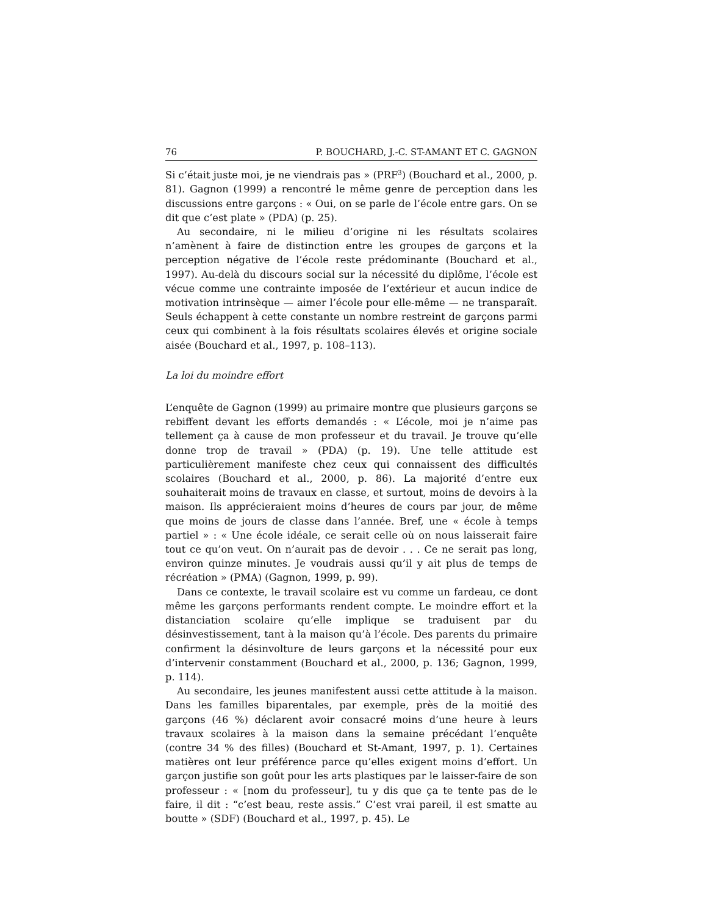76 P. BOUCHARD, J.-C. ST-AMANT ET C. GAGNON
Si c’était juste moi, je ne viendrais pas » (PRF<sup>3</sup>) (Bouchard et al., 2000, p. 81). Gagnon (1999) a rencontré le même genre de perception dans les discussions entre garçons : « Oui, on se parle de l’école entre gars. On se dit que c’est plate » (PDA) (p. 25).
Au secondaire, ni le milieu d’origine ni les résultats scolaires n’amènent à faire de distinction entre les groupes de garçons et la perception négative de l’école reste prédominante (Bouchard et al., 1997). Au-delà du discours social sur la nécessité du diplôme, l’école est vécue comme une contrainte imposée de l’extérieur et aucun indice de motivation intrinsèque — aimer l’école pour elle-même — ne transparaît. Seuls échappent à cette constante un nombre restreint de garçons parmi ceux qui combinent à la fois résultats scolaires élevés et origine sociale aisée (Bouchard et al., 1997, p. 108–113).
La loi du moindre effort
L’enquête de Gagnon (1999) au primaire montre que plusieurs garçons se rebiffent devant les efforts demandés : « L’école, moi je n’aime pas tellement ça à cause de mon professeur et du travail. Je trouve qu’elle donne trop de travail » (PDA) (p. 19). Une telle attitude est particulièrement manifeste chez ceux qui connaissent des difficultés scolaires (Bouchard et al., 2000, p. 86). La majorité d’entre eux souhaiterait moins de travaux en classe, et surtout, moins de devoirs à la maison. Ils apprécieraient moins d’heures de cours par jour, de même que moins de jours de classe dans l’année. Bref, une « école à temps partiel » : « Une école idéale, ce serait celle où on nous laisserait faire tout ce qu’on veut. On n’aurait pas de devoir . . . Ce ne serait pas long, environ quinze minutes. Je voudrais aussi qu’il y ait plus de temps de récréation » (PMA) (Gagnon, 1999, p. 99).
Dans ce contexte, le travail scolaire est vu comme un fardeau, ce dont même les garçons performants rendent compte. Le moindre effort et la distanciation scolaire qu’elle implique se traduisent par du désinvestissement, tant à la maison qu’à l’école. Des parents du primaire confirment la désinvolture de leurs garçons et la nécessité pour eux d’intervenir constamment (Bouchard et al., 2000, p. 136; Gagnon, 1999, p. 114).
Au secondaire, les jeunes manifestent aussi cette attitude à la maison. Dans les familles biparentales, par exemple, près de la moitié des garçons (46 %) déclarent avoir consacré moins d’une heure à leurs travaux scolaires à la maison dans la semaine précédant l’enquête (contre 34 % des filles) (Bouchard et St-Amant, 1997, p. 1). Certaines matières ont leur préférence parce qu’elles exigent moins d’effort. Un garçon justifie son goût pour les arts plastiques par le laisser-faire de son professeur : « [nom du professeur], tu y dis que ça te tente pas de le faire, il dit : “c’est beau, reste assis.” C’est vrai pareil, il est smatte au boutte » (SDF) (Bouchard et al., 1997, p. 45). Le